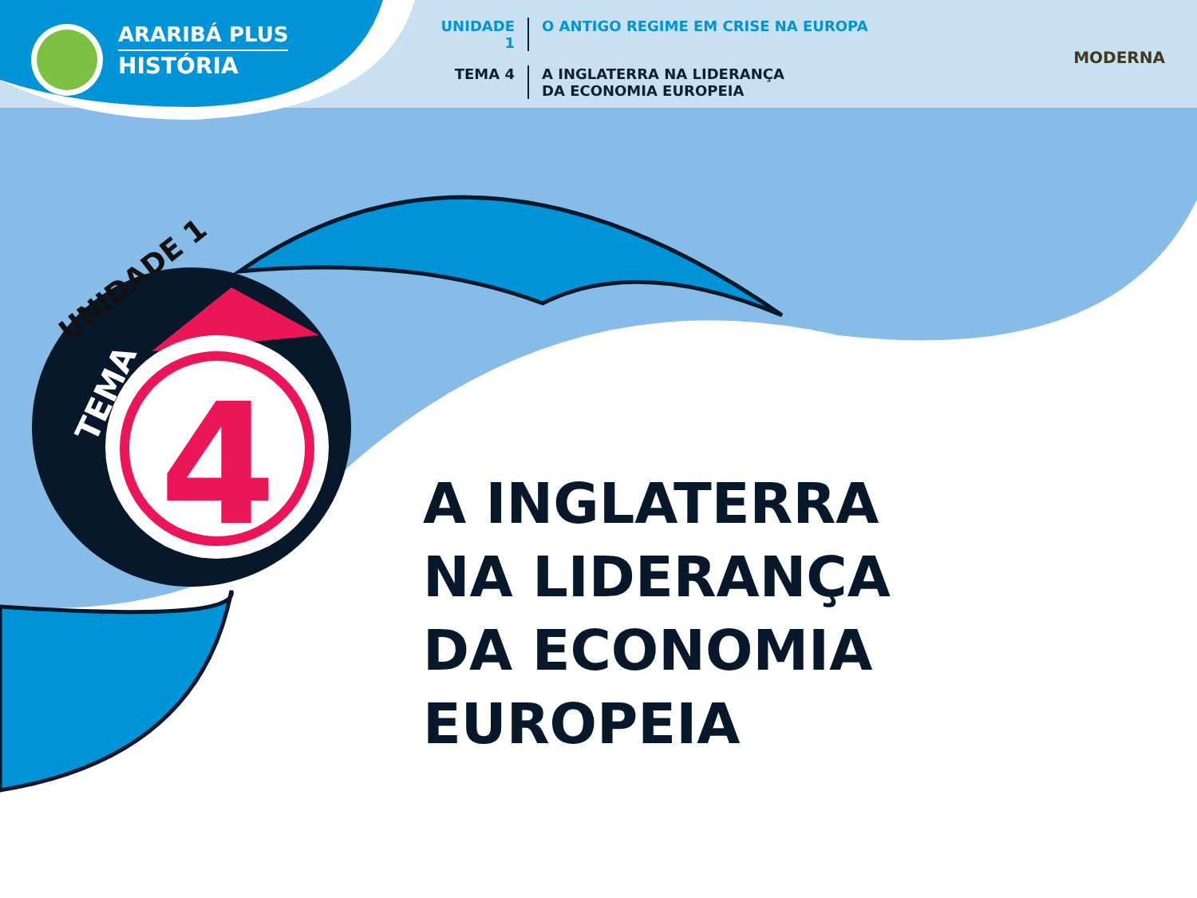ARARIBÁ PLUS
HISTÓRIA
UNIDADE 1 O ANTIGO REGIME EM CRISE NA EUROPA
TEMA 4 A INGLATERRA NA LIDERANÇA
DA ECONOMIA EUROPEIA
MODERNA
UNIDADE 1
TEMA 4
A INGLATERRA
NA LIDERANÇA
DA ECONOMIA EUROPEIA